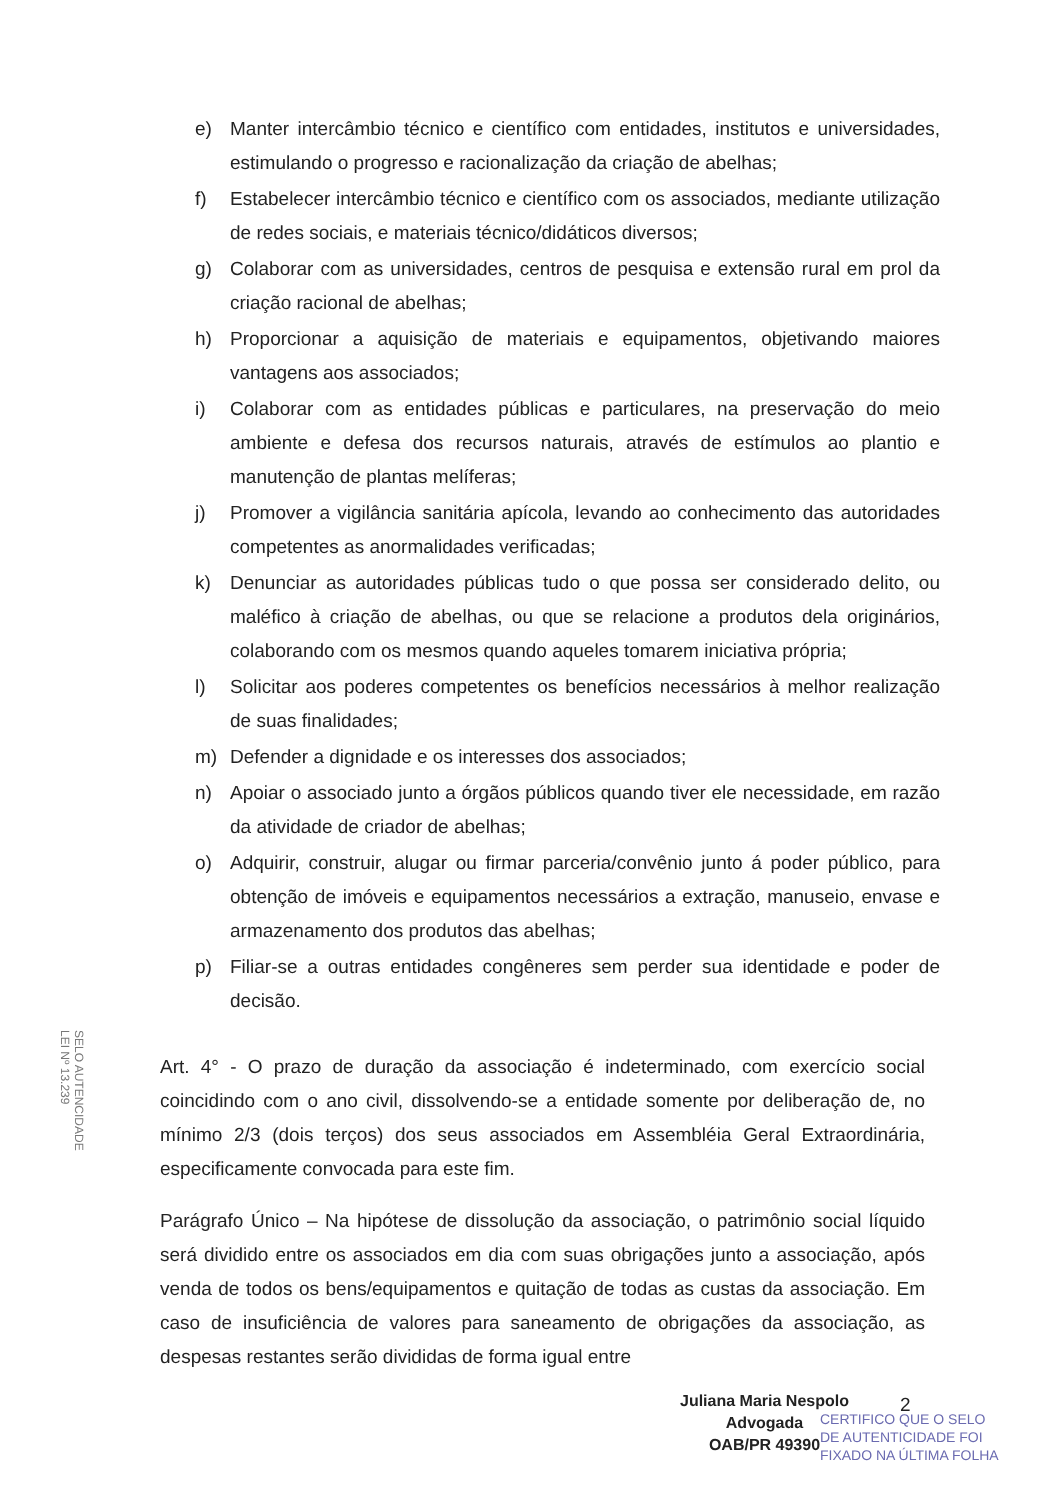e) Manter intercâmbio técnico e científico com entidades, institutos e universidades, estimulando o progresso e racionalização da criação de abelhas;
f) Estabelecer intercâmbio técnico e científico com os associados, mediante utilização de redes sociais, e materiais técnico/didáticos diversos;
g) Colaborar com as universidades, centros de pesquisa e extensão rural em prol da criação racional de abelhas;
h) Proporcionar a aquisição de materiais e equipamentos, objetivando maiores vantagens aos associados;
i) Colaborar com as entidades públicas e particulares, na preservação do meio ambiente e defesa dos recursos naturais, através de estímulos ao plantio e manutenção de plantas melíferas;
j) Promover a vigilância sanitária apícola, levando ao conhecimento das autoridades competentes as anormalidades verificadas;
k) Denunciar as autoridades públicas tudo o que possa ser considerado delito, ou maléfico à criação de abelhas, ou que se relacione a produtos dela originários, colaborando com os mesmos quando aqueles tomarem iniciativa própria;
l) Solicitar aos poderes competentes os benefícios necessários à melhor realização de suas finalidades;
m) Defender a dignidade e os interesses dos associados;
n) Apoiar o associado junto a órgãos públicos quando tiver ele necessidade, em razão da atividade de criador de abelhas;
o) Adquirir, construir, alugar ou firmar parceria/convênio junto á poder público, para obtenção de imóveis e equipamentos necessários a extração, manuseio, envase e armazenamento dos produtos das abelhas;
p) Filiar-se a outras entidades congêneres sem perder sua identidade e poder de decisão.
SELO AUTENCIDADE
LEI Nº 13.239
Art. 4° - O prazo de duração da associação é indeterminado, com exercício social coincidindo com o ano civil, dissolvendo-se a entidade somente por deliberação de, no mínimo 2/3 (dois terços) dos seus associados em Assembléia Geral Extraordinária, especificamente convocada para este fim.
Parágrafo Único – Na hipótese de dissolução da associação, o patrimônio social líquido será dividido entre os associados em dia com suas obrigações junto a associação, após venda de todos os bens/equipamentos e quitação de todas as custas da associação. Em caso de insuficiência de valores para saneamento de obrigações da associação, as despesas restantes serão divididas de forma igual entre
Juliana Maria Nespolo
Advogada
OAB/PR 49390
2
CERTIFICO QUE O SELO
DE AUTENTICIDADE FOI
FIXADO NA ÚLTIMA FOLHA